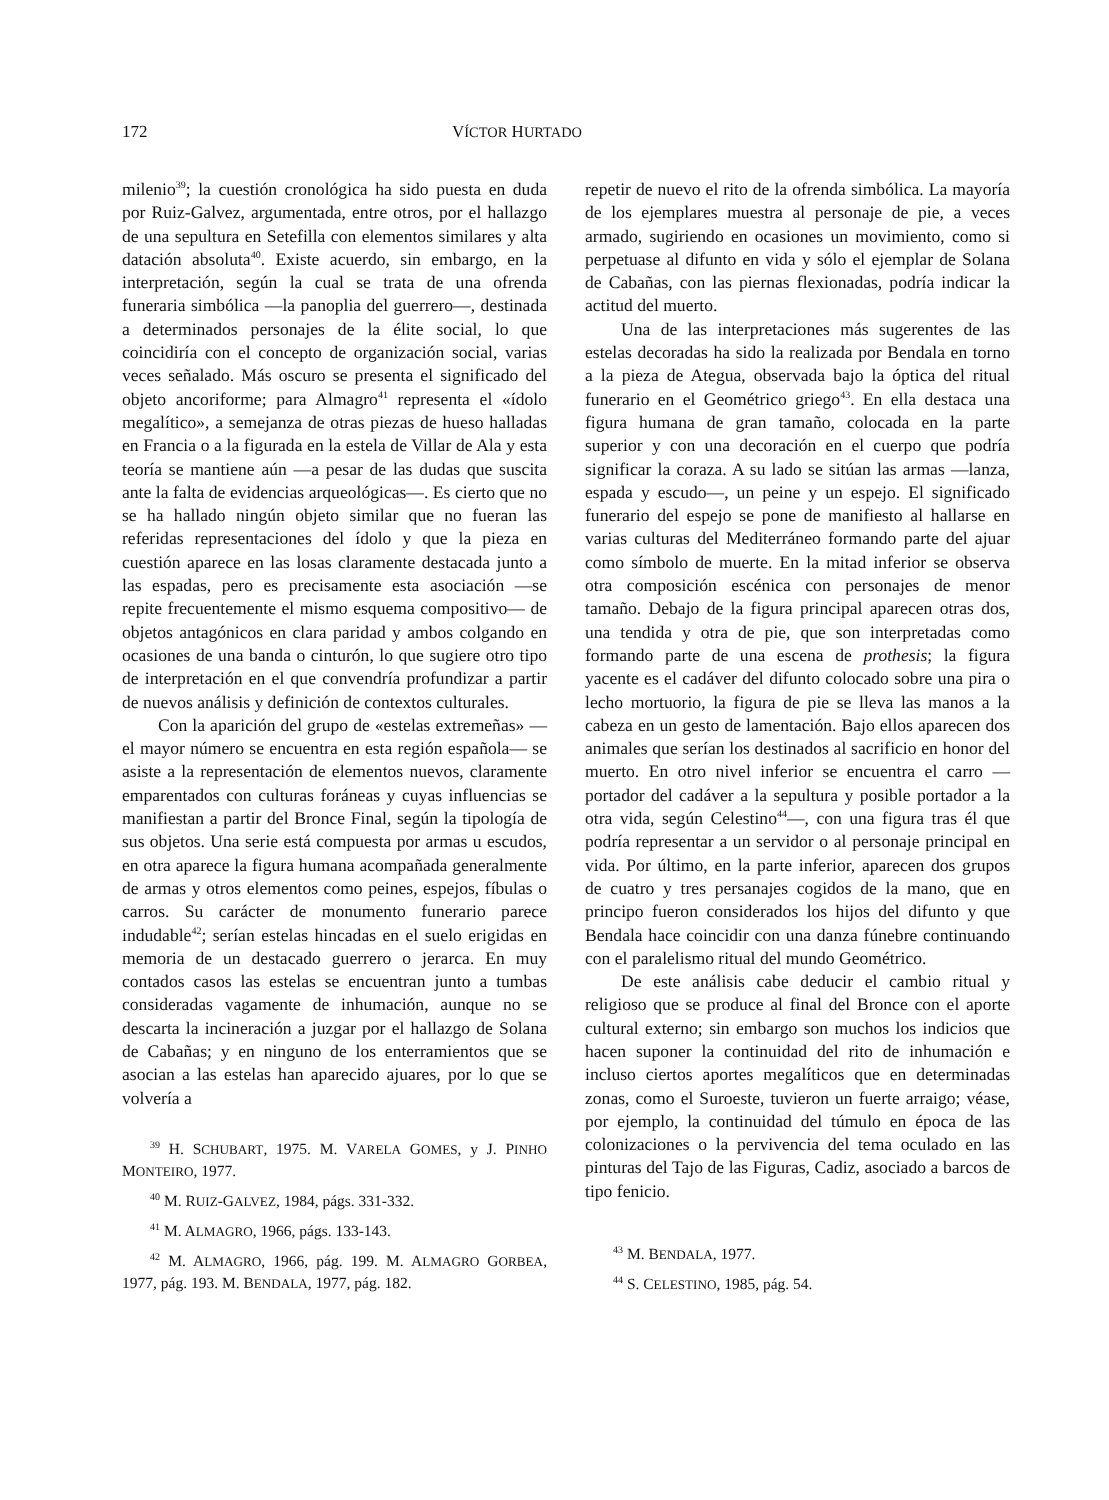172 VÍCTOR HURTADO
milenio<sup>39</sup>; la cuestión cronológica ha sido puesta en duda por Ruiz-Galvez, argumentada, entre otros, por el hallazgo de una sepultura en Setefilla con elementos similares y alta datación absoluta<sup>40</sup>. Existe acuerdo, sin embargo, en la interpretación, según la cual se trata de una ofrenda funeraria simbólica —la panoplia del guerrero—, destinada a determinados personajes de la élite social, lo que coincidiría con el concepto de organización social, varias veces señalado. Más oscuro se presenta el significado del objeto ancoriforme; para Almagro<sup>41</sup> representa el «ídolo megalítico», a semejanza de otras piezas de hueso halladas en Francia o a la figurada en la estela de Villar de Ala y esta teoría se mantiene aún —a pesar de las dudas que suscita ante la falta de evidencias arqueológicas—. Es cierto que no se ha hallado ningún objeto similar que no fueran las referidas representaciones del ídolo y que la pieza en cuestión aparece en las losas claramente destacada junto a las espadas, pero es precisamente esta asociación —se repite frecuentemente el mismo esquema compositivo— de objetos antagónicos en clara paridad y ambos colgando en ocasiones de una banda o cinturón, lo que sugiere otro tipo de interpretación en el que convendría profundizar a partir de nuevos análisis y definición de contextos culturales.
Con la aparición del grupo de «estelas extremeñas» —el mayor número se encuentra en esta región española— se asiste a la representación de elementos nuevos, claramente emparentados con culturas foráneas y cuyas influencias se manifiestan a partir del Bronce Final, según la tipología de sus objetos. Una serie está compuesta por armas u escudos, en otra aparece la figura humana acompañada generalmente de armas y otros elementos como peines, espejos, fíbulas o carros. Su carácter de monumento funerario parece indudable<sup>42</sup>; serían estelas hincadas en el suelo erigidas en memoria de un destacado guerrero o jerarca. En muy contados casos las estelas se encuentran junto a tumbas consideradas vagamente de inhumación, aunque no se descarta la incineración a juzgar por el hallazgo de Solana de Cabañas; y en ninguno de los enterramientos que se asocian a las estelas han aparecido ajuares, por lo que se volvería a
<sup>39</sup> H. SCHUBART, 1975. M. VARELA GOMES, y J. PINHO MONTEIRO, 1977.
<sup>40</sup> M. RUIZ-GALVEZ, 1984, págs. 331-332.
<sup>41</sup> M. ALMAGRO, 1966, págs. 133-143.
<sup>42</sup> M. ALMAGRO, 1966, pág. 199. M. ALMAGRO GORBEA, 1977, pág. 193. M. BENDALA, 1977, pág. 182.
repetir de nuevo el rito de la ofrenda simbólica. La mayoría de los ejemplares muestra al personaje de pie, a veces armado, sugiriendo en ocasiones un movimiento, como si perpetuase al difunto en vida y sólo el ejemplar de Solana de Cabañas, con las piernas flexionadas, podría indicar la actitud del muerto.
Una de las interpretaciones más sugerentes de las estelas decoradas ha sido la realizada por Bendala en torno a la pieza de Ategua, observada bajo la óptica del ritual funerario en el Geométrico griego<sup>43</sup>. En ella destaca una figura humana de gran tamaño, colocada en la parte superior y con una decoración en el cuerpo que podría significar la coraza. A su lado se sitúan las armas —lanza, espada y escudo—, un peine y un espejo. El significado funerario del espejo se pone de manifiesto al hallarse en varias culturas del Mediterráneo formando parte del ajuar como símbolo de muerte. En la mitad inferior se observa otra composición escénica con personajes de menor tamaño. Debajo de la figura principal aparecen otras dos, una tendida y otra de pie, que son interpretadas como formando parte de una escena de prothesis; la figura yacente es el cadáver del difunto colocado sobre una pira o lecho mortuorio, la figura de pie se lleva las manos a la cabeza en un gesto de lamentación. Bajo ellos aparecen dos animales que serían los destinados al sacrificio en honor del muerto. En otro nivel inferior se encuentra el carro —portador del cadáver a la sepultura y posible portador a la otra vida, según Celestino<sup>44</sup>—, con una figura tras él que podría representar a un servidor o al personaje principal en vida. Por último, en la parte inferior, aparecen dos grupos de cuatro y tres persanajes cogidos de la mano, que en principo fueron considerados los hijos del difunto y que Bendala hace coincidir con una danza fúnebre continuando con el paralelismo ritual del mundo Geométrico.
De este análisis cabe deducir el cambio ritual y religioso que se produce al final del Bronce con el aporte cultural externo; sin embargo son muchos los indicios que hacen suponer la continuidad del rito de inhumación e incluso ciertos aportes megalíticos que en determinadas zonas, como el Suroeste, tuvieron un fuerte arraigo; véase, por ejemplo, la continuidad del túmulo en época de las colonizaciones o la pervivencia del tema oculado en las pinturas del Tajo de las Figuras, Cadiz, asociado a barcos de tipo fenicio.
<sup>43</sup> M. BENDALA, 1977.
<sup>44</sup> S. CELESTINO, 1985, pág. 54.